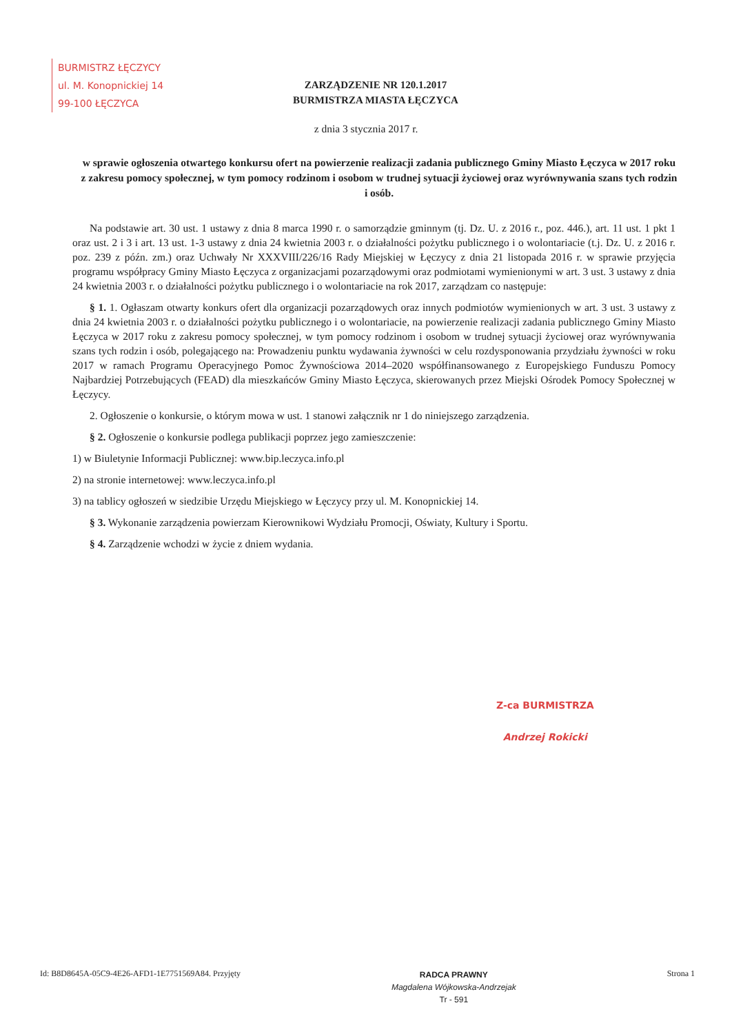BURMISTRZ ŁĘCZYCY
ul. M. Konopnickiej 14
99-100 ŁĘCZYCA
ZARZĄDZENIE NR 120.1.2017
BURMISTRZA MIASTA ŁĘCZYCA
z dnia 3 stycznia 2017 r.
w sprawie ogłoszenia otwartego konkursu ofert na powierzenie realizacji zadania publicznego Gminy Miasto Łęczyca w 2017 roku z zakresu pomocy społecznej, w tym pomocy rodzinom i osobom w trudnej sytuacji życiowej oraz wyrównywania szans tych rodzin i osób.
Na podstawie art. 30 ust. 1 ustawy z dnia 8 marca 1990 r. o samorządzie gminnym (tj. Dz. U. z 2016 r., poz. 446.), art. 11 ust. 1 pkt 1 oraz ust. 2 i 3 i art. 13 ust. 1-3 ustawy z dnia 24 kwietnia 2003 r. o działalności pożytku publicznego i o wolontariacie (t.j. Dz. U. z 2016 r. poz. 239 z późn. zm.) oraz Uchwały Nr XXXVIII/226/16 Rady Miejskiej w Łęczycy z dnia 21 listopada 2016 r. w sprawie przyjęcia programu współpracy Gminy Miasto Łęczyca z organizacjami pozarządowymi oraz podmiotami wymienionymi w art. 3 ust. 3 ustawy z dnia 24 kwietnia 2003 r. o działalności pożytku publicznego i o wolontariacie na rok 2017, zarządzam co następuje:
§ 1. 1. Ogłaszam otwarty konkurs ofert dla organizacji pozarządowych oraz innych podmiotów wymienionych w art. 3 ust. 3 ustawy z dnia 24 kwietnia 2003 r. o działalności pożytku publicznego i o wolontariacie, na powierzenie realizacji zadania publicznego Gminy Miasto Łęczyca w 2017 roku z zakresu pomocy społecznej, w tym pomocy rodzinom i osobom w trudnej sytuacji życiowej oraz wyrównywania szans tych rodzin i osób, polegającego na: Prowadzeniu punktu wydawania żywności w celu rozdysponowania przydziału żywności w roku 2017 w ramach Programu Operacyjnego Pomoc Żywnościowa 2014–2020 współfinansowanego z Europejskiego Funduszu Pomocy Najbardziej Potrzebujących (FEAD) dla mieszkańców Gminy Miasto Łęczyca, skierowanych przez Miejski Ośrodek Pomocy Społecznej w Łęczycy.
2. Ogłoszenie o konkursie, o którym mowa w ust. 1 stanowi załącznik nr 1 do niniejszego zarządzenia.
§ 2. Ogłoszenie o konkursie podlega publikacji poprzez jego zamieszczenie:
1) w Biuletynie Informacji Publicznej: www.bip.leczyca.info.pl
2) na stronie internetowej: www.leczyca.info.pl
3) na tablicy ogłoszeń w siedzibie Urzędu Miejskiego w Łęczycy przy ul. M. Konopnickiej 14.
§ 3. Wykonanie zarządzenia powierzam Kierownikowi Wydziału Promocji, Oświaty, Kultury i Sportu.
§ 4. Zarządzenie wchodzi w życie z dniem wydania.
Z-ca BURMISTRZA
Andrzej Rokicki
Id: B8D8645A-05C9-4E26-AFD1-1E7751569A84. Przyjęty
RADCA PRAWNY
Magdalena Wójkowska-Andrzejak
Tr - 591
Strona 1